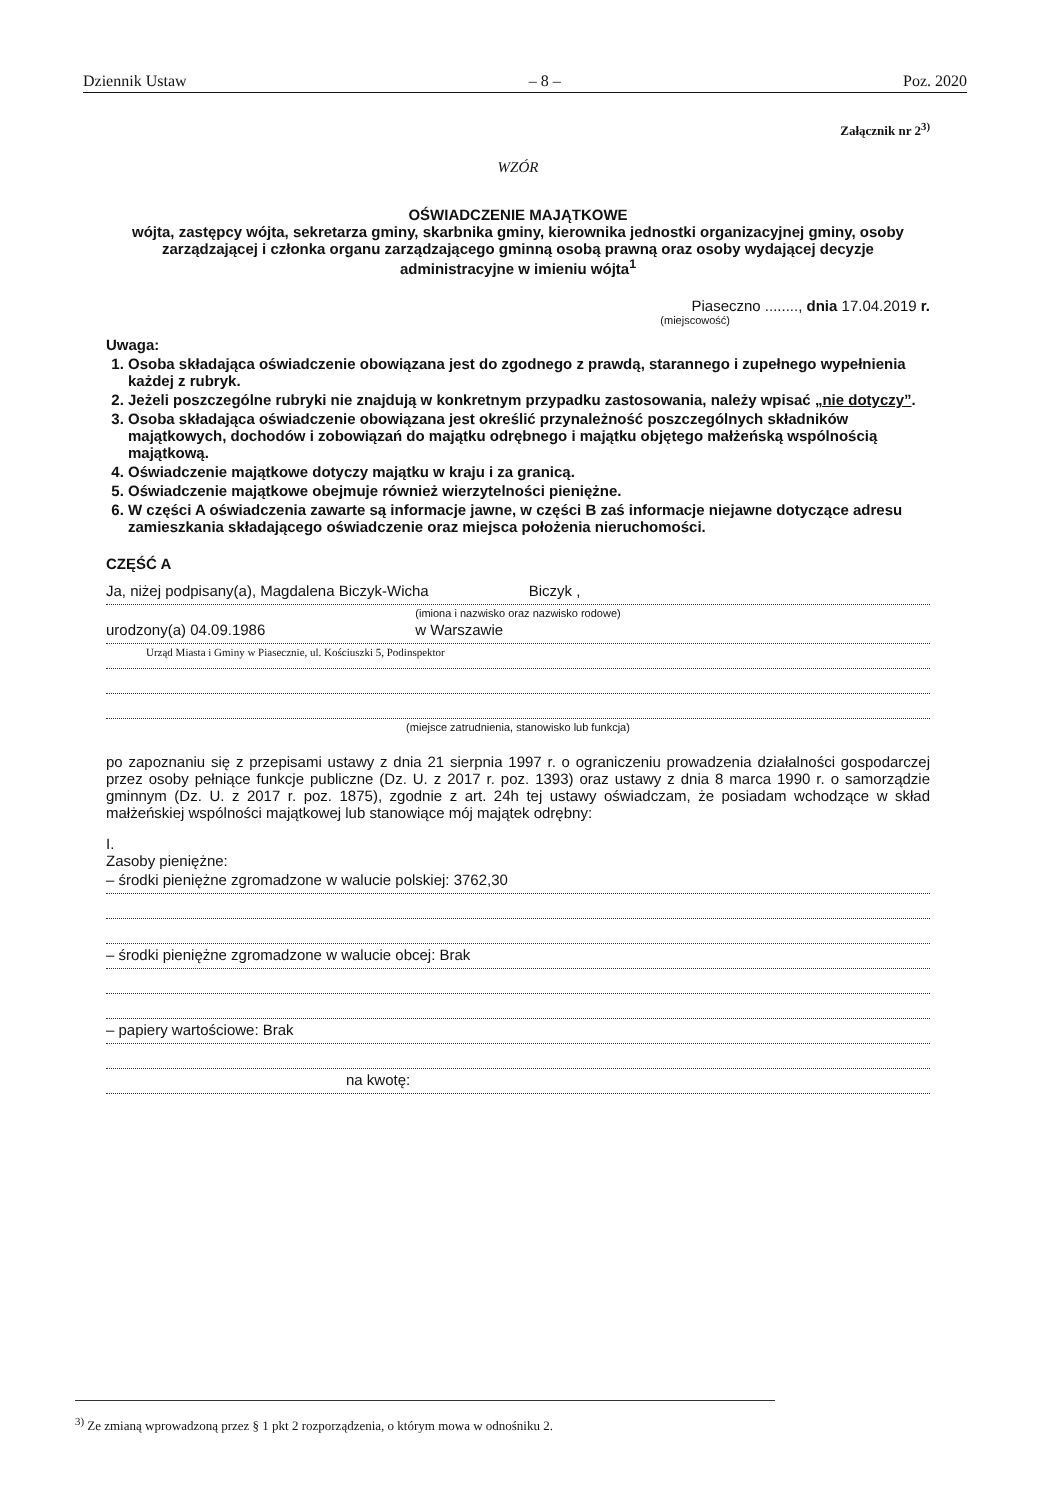Dziennik Ustaw – 8 – Poz. 2020
Załącznik nr 2<sup>3)</sup>
WZÓR
OŚWIADCZENIE MAJĄTKOWE
wójta, zastępcy wójta, sekretarza gminy, skarbnika gminy, kierownika jednostki organizacyjnej gminy, osoby zarządzającej i członka organu zarządzającego gminną osobą prawną oraz osoby wydającej decyzje administracyjne w imieniu wójta<sup>1</sup>
Piaseczno ........, dnia 17.04.2019 r.
(miejscowość)
Uwaga:
1. Osoba składająca oświadczenie obowiązana jest do zgodnego z prawdą, starannego i zupełnego wypełnienia każdej z rubryk.
2. Jeżeli poszczególne rubryki nie znajdują w konkretnym przypadku zastosowania, należy wpisać „nie dotyczy”.
3. Osoba składająca oświadczenie obowiązana jest określić przynależność poszczególnych składników majątkowych, dochodów i zobowiązań do majątku odrębnego i majątku objętego małżeńską wspólnością majątkową.
4. Oświadczenie majątkowe dotyczy majątku w kraju i za granicą.
5. Oświadczenie majątkowe obejmuje również wierzytelności pieniężne.
6. W części A oświadczenia zawarte są informacje jawne, w części B zaś informacje niejawne dotyczące adresu zamieszkania składającego oświadczenie oraz miejsca położenia nieruchomości.
CZĘŚĆ A
Ja, niżej podpisany(a), Magdalena Biczyk-Wicha Biczyk ,
(imiona i nazwisko oraz nazwisko rodowe)
urodzony(a) 04.09.1986 w Warszawie
Urząd Miasta i Gminy w Piasecznie, ul. Kościuszki 5, Podinspektor
(miejsce zatrudnienia, stanowisko lub funkcja)
po zapoznaniu się z przepisami ustawy z dnia 21 sierpnia 1997 r. o ograniczeniu prowadzenia działalności gospodarczej przez osoby pełniące funkcje publiczne (Dz. U. z 2017 r. poz. 1393) oraz ustawy z dnia 8 marca 1990 r. o samorządzie gminnym (Dz. U. z 2017 r. poz. 1875), zgodnie z art. 24h tej ustawy oświadczam, że posiadam wchodzące w skład małżeńskiej wspólności majątkowej lub stanowiące mój majątek odrębny:
I.
Zasoby pieniężne:
– środki pieniężne zgromadzone w walucie polskiej: 3762,30
– środki pieniężne zgromadzone w walucie obcej: Brak
– papiery wartościowe: Brak
na kwotę:
<sup>3)</sup> Ze zmianą wprowadzoną przez § 1 pkt 2 rozporządzenia, o którym mowa w odnośniku 2.